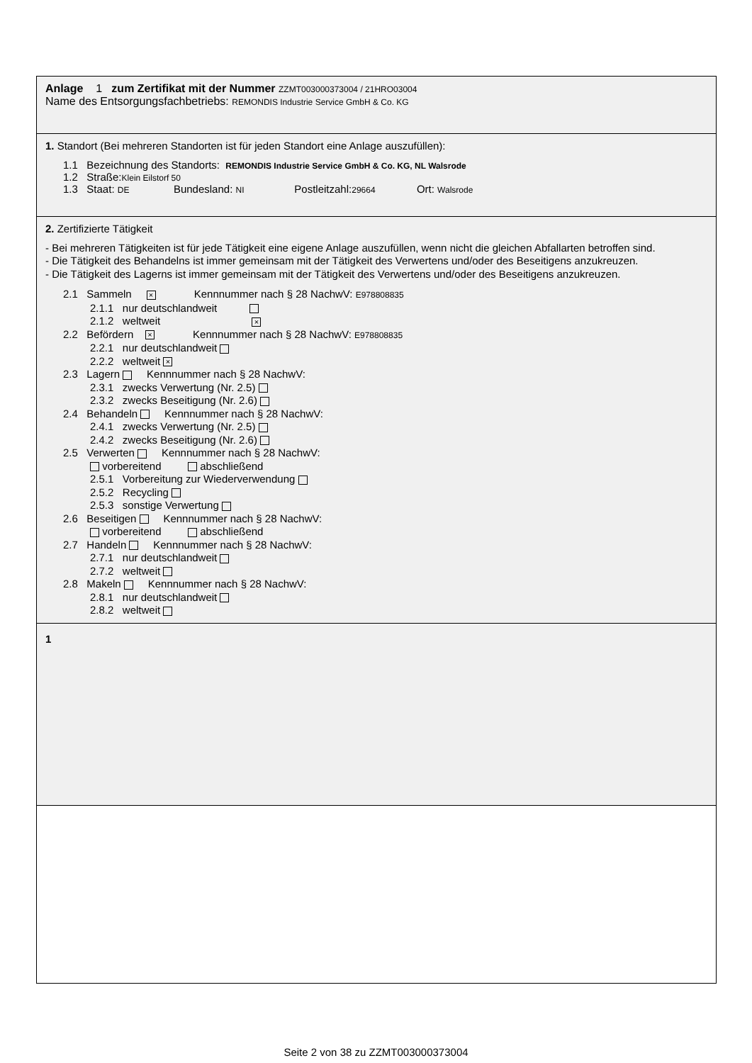Anlage 1 zum Zertifikat mit der Nummer ZZMT003000373004 / 21HRO03004
Name des Entsorgungsfachbetriebs: REMONDIS Industrie Service GmbH & Co. KG
1. Standort (Bei mehreren Standorten ist für jeden Standort eine Anlage auszufüllen):
1.1 Bezeichnung des Standorts: REMONDIS Industrie Service GmbH & Co. KG, NL Walsrode
1.2 Straße:Klein Eilstorf 50
1.3 Staat: DE Bundesland: NI Postleitzahl:29664 Ort: Walsrode
2. Zertifizierte Tätigkeit
- Bei mehreren Tätigkeiten ist für jede Tätigkeit eine eigene Anlage auszufüllen, wenn nicht die gleichen Abfallarten betroffen sind.
- Die Tätigkeit des Behandelns ist immer gemeinsam mit der Tätigkeit des Verwertens und/oder des Beseitigens anzukreuzen.
- Die Tätigkeit des Lagerns ist immer gemeinsam mit der Tätigkeit des Verwertens und/oder des Beseitigens anzukreuzen.
2.1 Sammeln × Kennnummer nach § 28 NachwV: E978808835
2.1.1 nur deutschlandweit
2.1.2 weltweit ×
2.2 Befördern × Kennnummer nach § 28 NachwV: E978808835
2.2.1 nur deutschlandweit
2.2.2 weltweit ×
2.3 Lagern Kennnummer nach § 28 NachwV:
2.3.1 zwecks Verwertung (Nr. 2.5)
2.3.2 zwecks Beseitigung (Nr. 2.6)
2.4 Behandeln Kennnummer nach § 28 NachwV:
2.4.1 zwecks Verwertung (Nr. 2.5)
2.4.2 zwecks Beseitigung (Nr. 2.6)
2.5 Verwerten Kennnummer nach § 28 NachwV:
vorbereitend abschließend
2.5.1 Vorbereitung zur Wiederverwendung
2.5.2 Recycling
2.5.3 sonstige Verwertung
2.6 Beseitigen Kennnummer nach § 28 NachwV:
vorbereitend abschließend
2.7 Handeln Kennnummer nach § 28 NachwV:
2.7.1 nur deutschlandweit
2.7.2 weltweit
2.8 Makeln Kennnummer nach § 28 NachwV:
2.8.1 nur deutschlandweit
2.8.2 weltweit
1
Seite 2 von 38 zu ZZMT003000373004